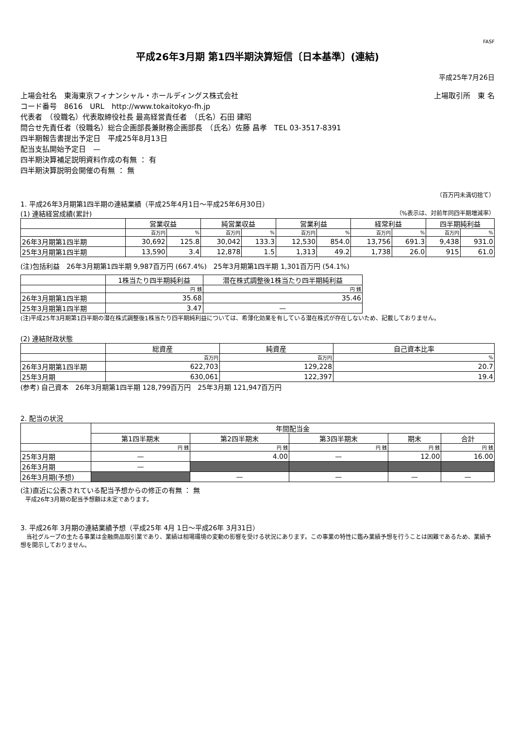FASF
平成26年3月期 第1四半期決算短信〔日本基準〕(連結)
平成25年7月26日
上場会社名　東海東京フィナンシャル・ホールディングス株式会社 上場取引所　東 名
コード番号　8616　URL　http://www.tokaitokyo-fh.jp
代表者　（役職名）代表取締役社長 最高経営責任者　（氏名）石田 建昭
問合せ先責任者（役職名）総合企画部長兼財務企画部長　（氏名）佐藤 昌孝　TEL 03-3517-8391
四半期報告書提出予定日　平成25年8月13日
配当支払開始予定日　—
四半期決算補足説明資料作成の有無 ： 有
四半期決算説明会開催の有無 ： 無
（百万円未満切捨て）
1. 平成26年3月期第1四半期の連結業績（平成25年4月1日～平成25年6月30日）
(1) 連結経営成績(累計) （%表示は、対前年同四半期増減率）
| | 営業収益 | | 純営業収益 | | 営業利益 | | 経常利益 | | 四半期純利益 | |
| --- | --- | --- | --- | --- | --- | --- | --- | --- | --- | --- |
| | 百万円 | % | 百万円 | % | 百万円 | % | 百万円 | % | 百万円 | % |
| 26年3月期第1四半期 | 30,692 | 125.8 | 30,042 | 133.3 | 12,530 | 854.0 | 13,756 | 691.3 | 9,438 | 931.0 |
| 25年3月期第1四半期 | 13,590 | 3.4 | 12,878 | 1.5 | 1,313 | 49.2 | 1,738 | 26.0 | 915 | 61.0 |
(注)包括利益　26年3月期第1四半期 9,987百万円 (667.4%)　25年3月期第1四半期 1,301百万円 (54.1%)
| | 1株当たり四半期純利益 | 潜在株式調整後1株当たり四半期純利益 |
| --- | --- | --- |
| | 円 銭 | 円 銭 |
| 26年3月期第1四半期 | 35.68 | 35.46 |
| 25年3月期第1四半期 | 3.47 | — |
(注)平成25年3月期第1四半期の潜在株式調整後1株当たり四半期純利益については、希薄化効果を有している潜在株式が存在しないため、記載しておりません。
(2) 連結財政状態
| | 総資産 | 純資産 | 自己資本比率 |
| --- | --- | --- | --- |
| | 百万円 | 百万円 | % |
| 26年3月期第1四半期 | 622,703 | 129,228 | 20.7 |
| 25年3月期 | 630,061 | 122,397 | 19.4 |
(参考) 自己資本　26年3月期第1四半期 128,799百万円　25年3月期 121,947百万円
2. 配当の状況
| | 年間配当金 | | | | |
| --- | --- | --- | --- | --- | --- |
| | 第1四半期末 | 第2四半期末 | 第3四半期末 | 期末 | 合計 |
| | 円 銭 | 円 銭 | 円 銭 | 円 銭 | 円 銭 |
| 25年3月期 | — | 4.00 | — | 12.00 | 16.00 |
| 26年3月期 | — | | | | |
| 26年3月期(予想) | | — | — | — | — |
(注)直近に公表されている配当予想からの修正の有無 ： 無
平成26年3月期の配当予想額は未定であります。
3. 平成26年 3月期の連結業績予想（平成25年 4月 1日～平成26年 3月31日）
　当社グループの主たる事業は金融商品取引業であり、業績は相場環境の変動の影響を受ける状況にあります。この事業の特性に鑑み業績予想を行うことは困難であるため、業績予想を開示しておりません。